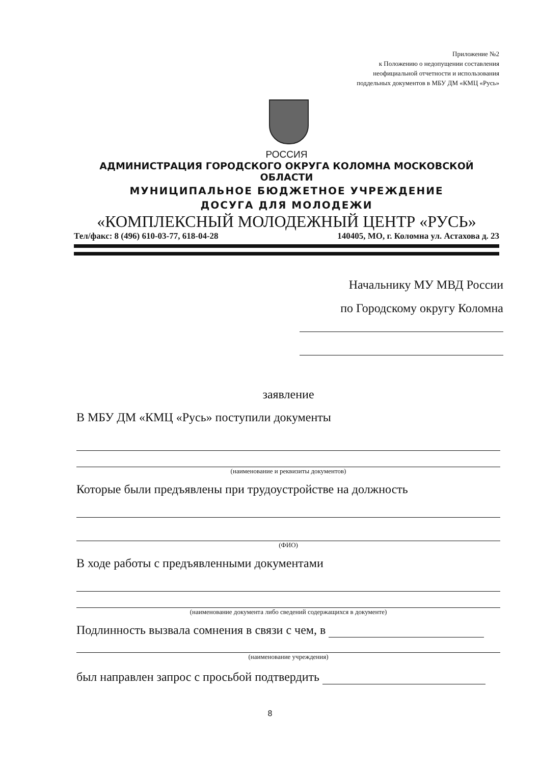Приложение №2
к Положению о недопущении составления
неофициальной отчетности и использования
поддельных документов в МБУ ДМ «КМЦ «Русь»
РОССИЯ
АДМИНИСТРАЦИЯ ГОРОДСКОГО ОКРУГА КОЛОМНА МОСКОВСКОЙ ОБЛАСТИ
МУНИЦИПАЛЬНОЕ БЮДЖЕТНОЕ УЧРЕЖДЕНИЕ
ДОСУГА ДЛЯ МОЛОДЕЖИ
«КОМПЛЕКСНЫЙ МОЛОДЕЖНЫЙ ЦЕНТР «РУСЬ»
Тел/факс: 8 (496) 610-03-77, 618-04-28 140405, МО, г. Коломна ул. Астахова д. 23
Начальнику МУ МВД России
по Городскому округу Коломна
заявление
В МБУ ДМ «КМЦ «Русь» поступили документы
(наименование и реквизиты документов)
Которые были предъявлены при трудоустройстве на должность
(ФИО)
В ходе работы с предъявленными документами
(наименование документа либо сведений содержащихся в документе)
Подлинность вызвала сомнения в связи с чем, в
(наименование учреждения)
был направлен запрос с просьбой подтвердить
8